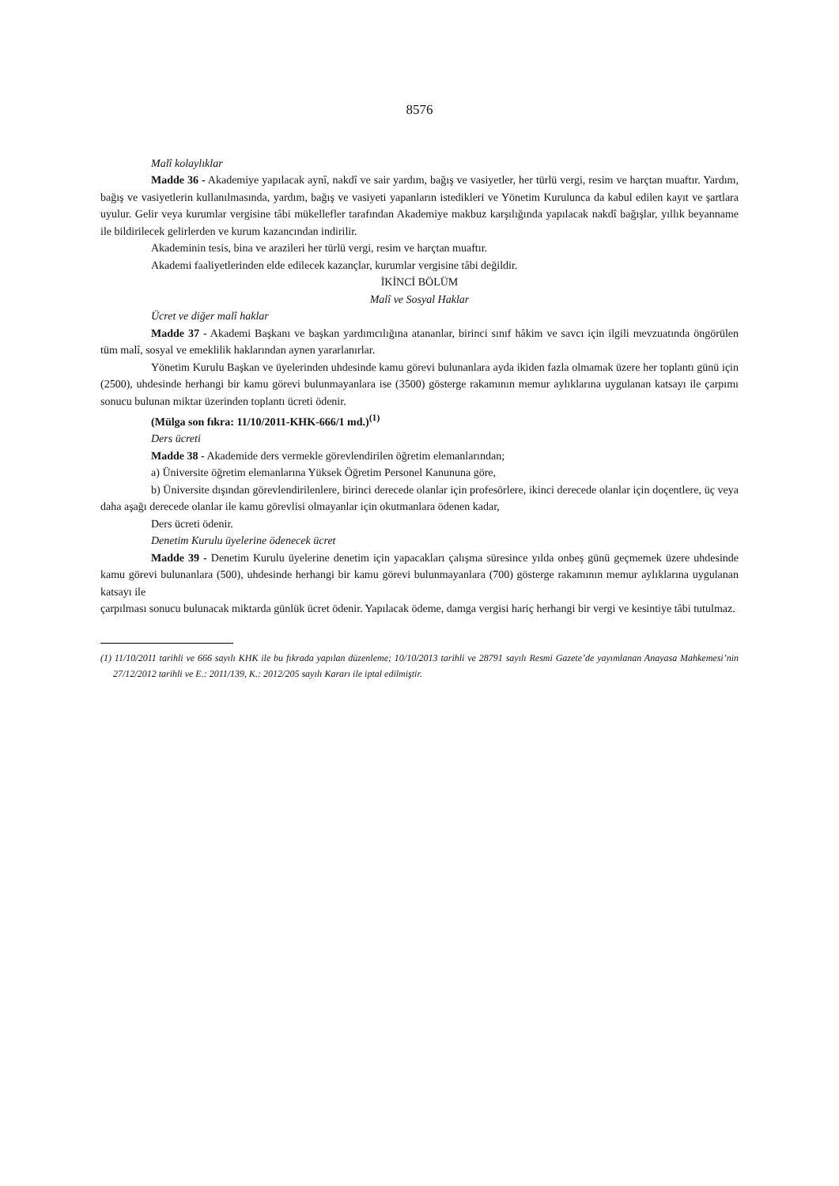8576
Malî kolaylıklar
Madde 36 - Akademiye yapılacak aynî, nakdî ve sair yardım, bağış ve vasiyetler, her türlü vergi, resim ve harçtan muaftır. Yardım, bağış ve vasiyetlerin kullanılmasında, yardım, bağış ve vasiyeti yapanların istedikleri ve Yönetim Kurulunca da kabul edilen kayıt ve şartlara uyulur. Gelir veya kurumlar vergisine tâbi mükellefler tarafından Akademiye makbuz karşılığında yapılacak nakdî bağışlar, yıllık beyanname ile bildirilecek gelirlerden ve kurum kazancından indirilir.
Akademinin tesis, bina ve arazileri her türlü vergi, resim ve harçtan muaftır.
Akademi faaliyetlerinden elde edilecek kazançlar, kurumlar vergisine tâbi değildir.
İKİNCİ BÖLÜM
Malî ve Sosyal Haklar
Ücret ve diğer malî haklar
Madde 37 - Akademi Başkanı ve başkan yardımcılığına atananlar, birinci sınıf hâkim ve savcı için ilgili mevzuatında öngörülen tüm malî, sosyal ve emeklilik haklarından aynen yararlanırlar.
Yönetim Kurulu Başkan ve üyelerinden uhdesinde kamu görevi bulunanlara ayda ikiden fazla olmamak üzere her toplantı günü için (2500), uhdesinde herhangi bir kamu görevi bulunmayanlara ise (3500) gösterge rakamının memur aylıklarına uygulanan katsayı ile çarpımı sonucu bulunan miktar üzerinden toplantı ücreti ödenir.
(Mülga son fıkra: 11/10/2011-KHK-666/1 md.)<sup>(1)</sup>
Ders ücreti
Madde 38 - Akademide ders vermekle görevlendirilen öğretim elemanlarından;
a) Üniversite öğretim elemanlarına Yüksek Öğretim Personel Kanununa göre,
b) Üniversite dışından görevlendirilenlere, birinci derecede olanlar için profesörlere, ikinci derecede olanlar için doçentlere, üç veya daha aşağı derecede olanlar ile kamu görevlisi olmayanlar için okutmanlara ödenen kadar,
Ders ücreti ödenir.
Denetim Kurulu üyelerine ödenecek ücret
Madde 39 - Denetim Kurulu üyelerine denetim için yapacakları çalışma süresince yılda onbeş günü geçmemek üzere uhdesinde kamu görevi bulunanlara (500), uhdesinde herhangi bir kamu görevi bulunmayanlara (700) gösterge rakamının memur aylıklarına uygulanan katsayı ile
çarpılması sonucu bulunacak miktarda günlük ücret ödenir. Yapılacak ödeme, damga vergisi hariç herhangi bir vergi ve kesintiye tâbi tutulmaz.
(1) 11/10/2011 tarihli ve 666 sayılı KHK ile bu fıkrada yapılan düzenleme; 10/10/2013 tarihli ve 28791 sayılı Resmi Gazete’de yayımlanan Anayasa Mahkemesi’nin 27/12/2012 tarihli ve E.: 2011/139, K.: 2012/205 sayılı Kararı ile iptal edilmiştir.